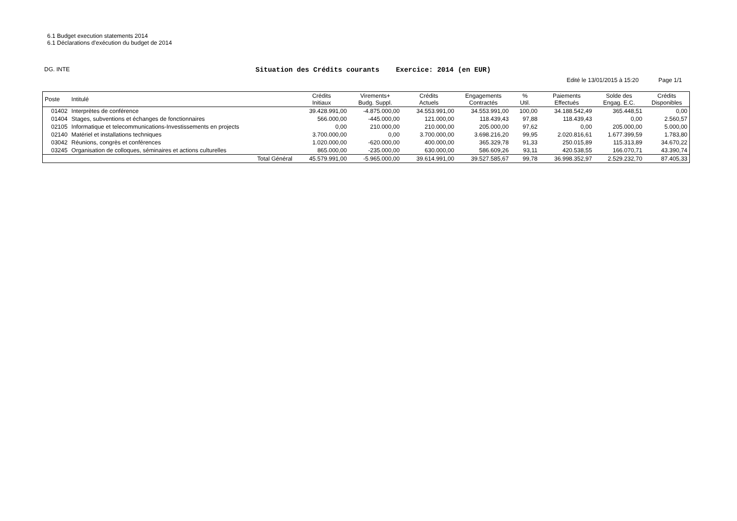6.1 Budget execution statements 2014
6.1 Déclarations d'exécution du budget de 2014
DG. INTE
Situation des Crédits courants Exercice: 2014 (en EUR)
Edité le 13/01/2015 à 15:20 Page 1/1
| Poste | Intitulé | Crédits Initiaux | Virements+ Budg. Suppl. | Crédits Actuels | Engagements Contractés | % Util. | Paiements Effectués | Solde des Engag. E.C. | Crédits Disponibles |
| --- | --- | --- | --- | --- | --- | --- | --- | --- | --- |
| 01402 | Interprètes de conférence | 39.428.991,00 | -4.875.000,00 | 34.553.991,00 | 34.553.991,00 | 100,00 | 34.188.542,49 | 365.448,51 | 0,00 |
| 01404 | Stages, subventions et échanges de fonctionnaires | 566.000,00 | -445.000,00 | 121.000,00 | 118.439,43 | 97,88 | 118.439,43 | 0,00 | 2.560,57 |
| 02105 | Informatique et telecommunications-Investissements en projects | 0,00 | 210.000,00 | 210.000,00 | 205.000,00 | 97,62 | 0,00 | 205.000,00 | 5.000,00 |
| 02140 | Matériel et installations techniques | 3.700.000,00 | 0,00 | 3.700.000,00 | 3.698.216,20 | 99,95 | 2.020.816,61 | 1.677.399,59 | 1.783,80 |
| 03042 | Réunions, congrès et conférences | 1.020.000,00 | -620.000,00 | 400.000,00 | 365.329,78 | 91,33 | 250.015,89 | 115.313,89 | 34.670,22 |
| 03245 | Organisation de colloques, séminaires et actions culturelles | 865.000,00 | -235.000,00 | 630.000,00 | 586.609,26 | 93,11 | 420.538,55 | 166.070,71 | 43.390,74 |
| | Total Général | 45.579.991,00 | -5.965.000,00 | 39.614.991,00 | 39.527.585,67 | 99,78 | 36.998.352,97 | 2.529.232,70 | 87.405,33 |